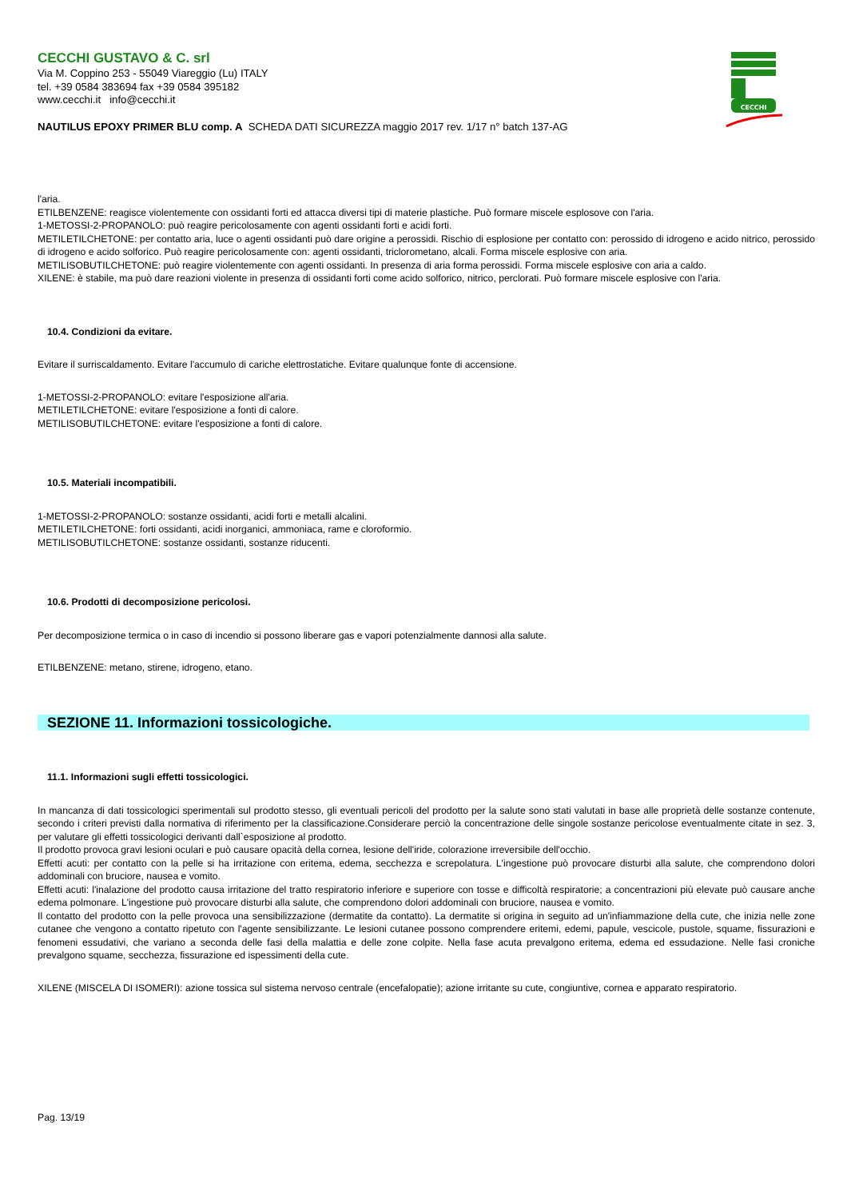CECCHI
CECCHI GUSTAVO & C. srl
Via M. Coppino 253 - 55049 Viareggio (Lu) ITALY
tel. +39 0584 383694 fax +39 0584 395182
www.cecchi.it info@cecchi.it
NAUTILUS EPOXY PRIMER BLU comp. A SCHEDA DATI SICUREZZA maggio 2017 rev. 1/17 n° batch 137-AG
l'aria.
ETILBENZENE: reagisce violentemente con ossidanti forti ed attacca diversi tipi di materie plastiche. Può formare miscele esplosove con l'aria.
1-METOSSI-2-PROPANOLO: può reagire pericolosamente con agenti ossidanti forti e acidi forti.
METILETILCHETONE: per contatto aria, luce o agenti ossidanti può dare origine a perossidi. Rischio di esplosione per contatto con: perossido di idrogeno e acido nitrico, perossido di idrogeno e acido solforico. Può reagire pericolosamente con: agenti ossidanti, triclorometano, alcali. Forma miscele esplosive con aria.
METILISOBUTILCHETONE: può reagire violentemente con agenti ossidanti. In presenza di aria forma perossidi. Forma miscele esplosive con aria a caldo.
XILENE: è stabile, ma può dare reazioni violente in presenza di ossidanti forti come acido solforico, nitrico, perclorati. Può formare miscele esplosive con l'aria.
10.4. Condizioni da evitare.
Evitare il surriscaldamento. Evitare l'accumulo di cariche elettrostatiche. Evitare qualunque fonte di accensione.
1-METOSSI-2-PROPANOLO: evitare l'esposizione all'aria.
METILETILCHETONE: evitare l'esposizione a fonti di calore.
METILISOBUTILCHETONE: evitare l'esposizione a fonti di calore.
10.5. Materiali incompatibili.
1-METOSSI-2-PROPANOLO: sostanze ossidanti, acidi forti e metalli alcalini.
METILETILCHETONE: forti ossidanti, acidi inorganici, ammoniaca, rame e cloroformio.
METILISOBUTILCHETONE: sostanze ossidanti, sostanze riducenti.
10.6. Prodotti di decomposizione pericolosi.
Per decomposizione termica o in caso di incendio si possono liberare gas e vapori potenzialmente dannosi alla salute.
ETILBENZENE: metano, stirene, idrogeno, etano.
SEZIONE 11. Informazioni tossicologiche.
11.1. Informazioni sugli effetti tossicologici.
In mancanza di dati tossicologici sperimentali sul prodotto stesso, gli eventuali pericoli del prodotto per la salute sono stati valutati in base alle proprietà delle sostanze contenute, secondo i criteri previsti dalla normativa di riferimento per la classificazione.Considerare perciò la concentrazione delle singole sostanze pericolose eventualmente citate in sez. 3, per valutare gli effetti tossicologici derivanti dall`esposizione al prodotto.
Il prodotto provoca gravi lesioni oculari e può causare opacità della cornea, lesione dell'iride, colorazione irreversibile dell'occhio.
Effetti acuti: per contatto con la pelle si ha irritazione con eritema, edema, secchezza e screpolatura. L'ingestione può provocare disturbi alla salute, che comprendono dolori addominali con bruciore, nausea e vomito.
Effetti acuti: l'inalazione del prodotto causa irritazione del tratto respiratorio inferiore e superiore con tosse e difficoltà respiratorie; a concentrazioni più elevate può causare anche edema polmonare. L'ingestione può provocare disturbi alla salute, che comprendono dolori addominali con bruciore, nausea e vomito.
Il contatto del prodotto con la pelle provoca una sensibilizzazione (dermatite da contatto). La dermatite si origina in seguito ad un'infiammazione della cute, che inizia nelle zone cutanee che vengono a contatto ripetuto con l'agente sensibilizzante. Le lesioni cutanee possono comprendere eritemi, edemi, papule, vescicole, pustole, squame, fissurazioni e fenomeni essudativi, che variano a seconda delle fasi della malattia e delle zone colpite. Nella fase acuta prevalgono eritema, edema ed essudazione. Nelle fasi croniche prevalgono squame, secchezza, fissurazione ed ispessimenti della cute.
XILENE (MISCELA DI ISOMERI): azione tossica sul sistema nervoso centrale (encefalopatie); azione irritante su cute, congiuntive, cornea e apparato respiratorio.
Pag. 13/19